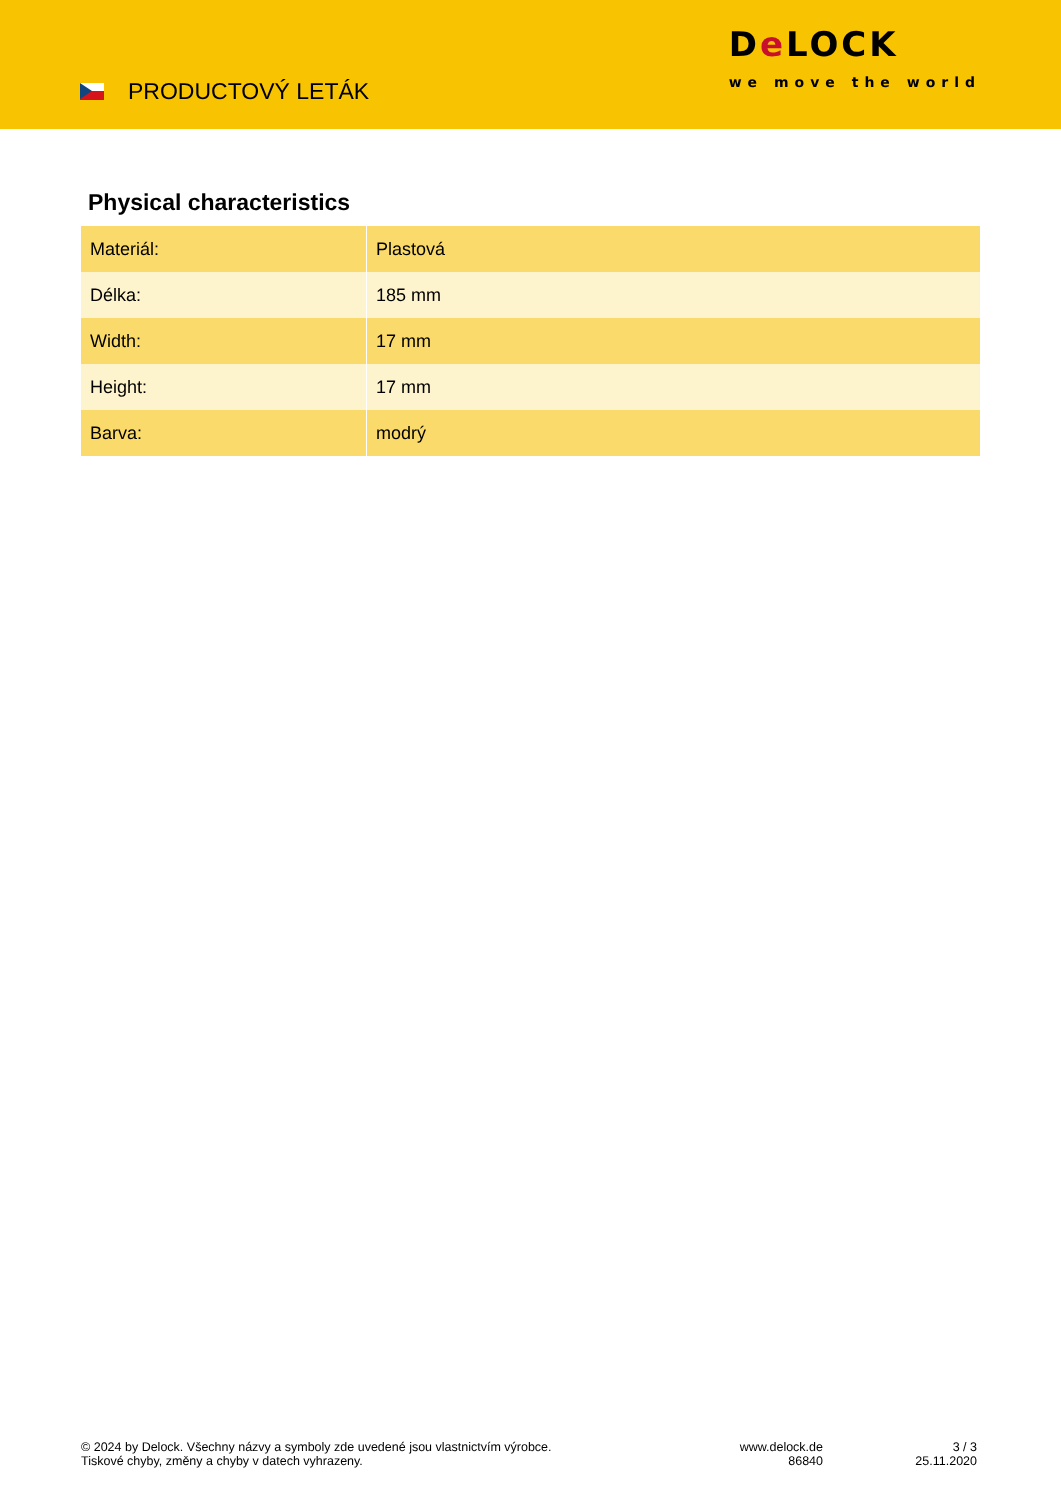PRODUCTOVÝ LETÁK
De LOCK
we move the world
Physical characteristics
| Materiál: | Plastová |
| Délka: | 185 mm |
| Width: | 17 mm |
| Height: | 17 mm |
| Barva: | modrý |
© 2024 by Delock. Všechny názvy a symboly zde uvedené jsou vlastnictvím výrobce.
Tiskové chyby, změny a chyby v datech vyhrazeny.
www.delock.de
86840
3 / 3
25.11.2020